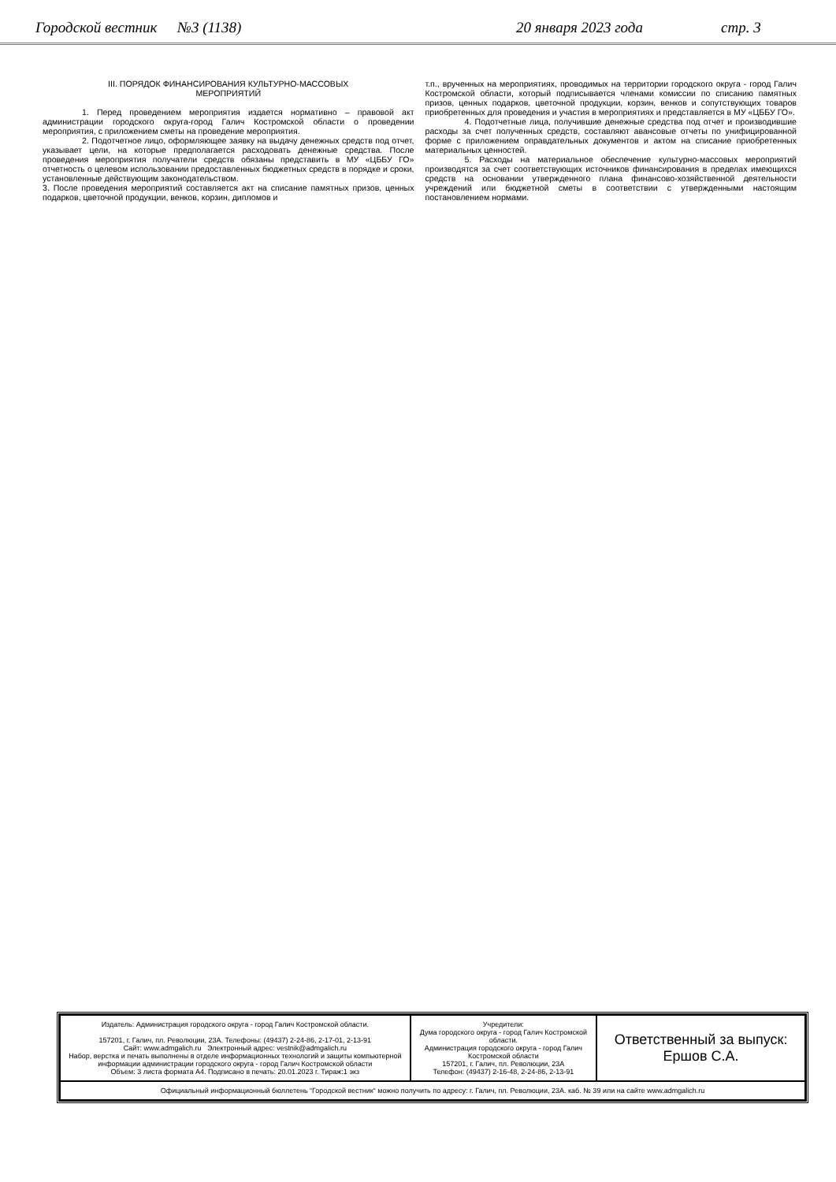Городской вестник №3 (1138) 20 января 2023 года стр. 3
III. ПОРЯДОК ФИНАНСИРОВАНИЯ КУЛЬТУРНО-МАССОВЫХ
МЕРОПРИЯТИЙ
1. Перед проведением мероприятия издается нормативно – правовой акт администрации городского округа-город Галич Костромской области о проведении мероприятия, с приложением сметы на проведение мероприятия.
2. Подотчетное лицо, оформляющее заявку на выдачу денежных средств под отчет, указывает цели, на которые предполагается расходовать денежные средства. После проведения мероприятия получатели средств обязаны представить в МУ «ЦББУ ГО» отчетность о целевом использовании предоставленных бюджетных средств в порядке и сроки, установленные действующим законодательством.
3. После проведения мероприятий составляется акт на списание памятных призов, ценных подарков, цветочной продукции, венков, корзин, дипломов и
т.п., врученных на мероприятиях, проводимых на территории городского округа - город Галич Костромской области, который подписывается членами комиссии по списанию памятных призов, ценных подарков, цветочной продукции, корзин, венков и сопутствующих товаров приобретенных для проведения и участия в мероприятиях и представляется в МУ «ЦББУ ГО».
4. Подотчетные лица, получившие денежные средства под отчет и производившие расходы за счет полученных средств, составляют авансовые отчеты по унифицированной форме с приложением оправдательных документов и актом на списание приобретенных материальных ценностей.
5. Расходы на материальное обеспечение культурно-массовых мероприятий производятся за счет соответствующих источников финансирования в пределах имеющихся средств на основании утвержденного плана финансово-хозяйственной деятельности учреждений или бюджетной сметы в соответствии с утвержденными настоящим постановлением нормами.
| Издатель: Администрация городского округа - город Галич Костромской области. 157201, г. Галич, пл. Революции, 23А. Телефоны: (49437) 2-24-86, 2-17-01, 2-13-91 Сайт: www.admgalich.ru Электронный адрес: vestnik@admgalich.ru Набор, верстка и печать выполнены в отделе информационных технологий и защиты компьютерной информации администрации городского округа - город Галич Костромской области Объем: 3 листа формата А4. Подписано в печать: 20.01.2023 г. Тираж:1 экз | Учредители: Дума городского округа - город Галич Костромской области. Администрация городского округа - город Галич Костромской области 157201, г. Галич, пл. Революции, 23А Телефон: (49437) 2-16-48, 2-24-86, 2-13-91 | Ответственный за выпуск: Ершов С.А. |
| Официальный информационный бюллетень “Городской вестник“ можно получить по адресу: г. Галич, пл. Революции, 23А. каб. № 39 или на сайте www.admgalich.ru | | |